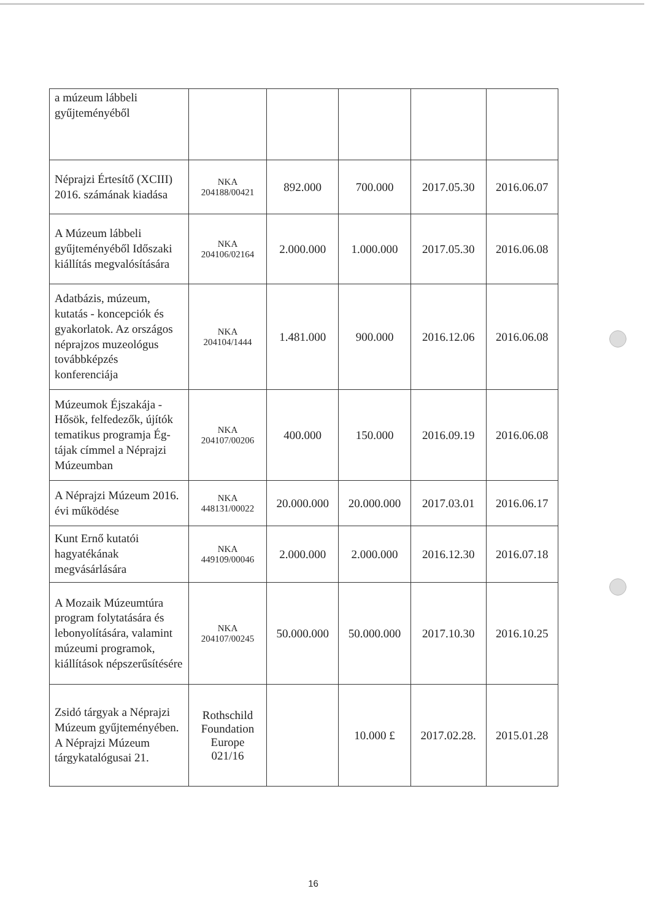| a múzeum lábbeli gyűjteményéből | | | | | |
| Néprajzi Értesítő (XCIII) 2016. számának kiadása | NKA 204188/00421 | 892.000 | 700.000 | 2017.05.30 | 2016.06.07 |
| A Múzeum lábbeli gyűjteményéből Időszaki kiállítás megvalósítására | NKA 204106/02164 | 2.000.000 | 1.000.000 | 2017.05.30 | 2016.06.08 |
| Adatbázis, múzeum, kutatás - koncepciók és gyakorlatok. Az országos néprajzos muzeológus továbbképzés konferenciája | NKA 204104/1444 | 1.481.000 | 900.000 | 2016.12.06 | 2016.06.08 |
| Múzeumok Éjszakája - Hősök, felfedezők, újítók tematikus programja Ég-tájak címmel a Néprajzi Múzeumban | NKA 204107/00206 | 400.000 | 150.000 | 2016.09.19 | 2016.06.08 |
| A Néprajzi Múzeum 2016. évi működése | NKA 448131/00022 | 20.000.000 | 20.000.000 | 2017.03.01 | 2016.06.17 |
| Kunt Ernő kutatói hagyatékának megvásárlására | NKA 449109/00046 | 2.000.000 | 2.000.000 | 2016.12.30 | 2016.07.18 |
| A Mozaik Múzeumtúra program folytatására és lebonyolítására, valamint múzeumi programok, kiállítások népszerűsítésére | NKA 204107/00245 | 50.000.000 | 50.000.000 | 2017.10.30 | 2016.10.25 |
| Zsidó tárgyak a Néprajzi Múzeum gyűjteményében. A Néprajzi Múzeum tárgykatalógusai 21. | Rothschild Foundation Europe 021/16 | | 10.000 £ | 2017.02.28. | 2015.01.28 |
16